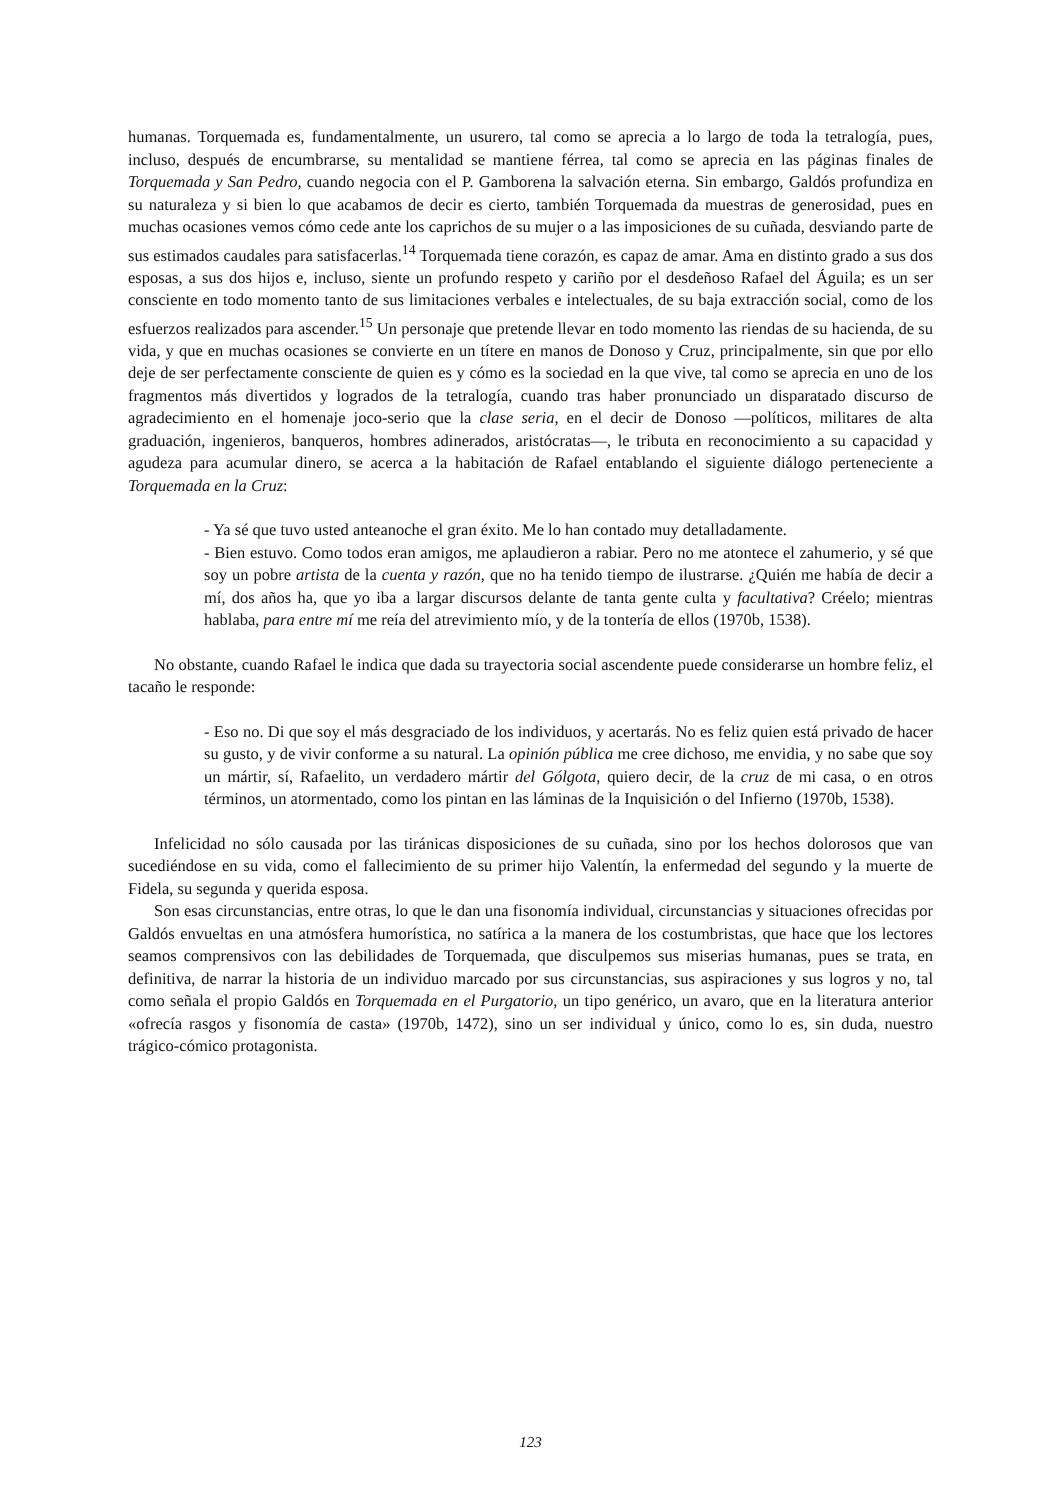humanas. Torquemada es, fundamentalmente, un usurero, tal como se aprecia a lo largo de toda la tetralogía, pues, incluso, después de encumbrarse, su mentalidad se mantiene férrea, tal como se aprecia en las páginas finales de Torquemada y San Pedro, cuando negocia con el P. Gamborena la salvación eterna. Sin embargo, Galdós profundiza en su naturaleza y si bien lo que acabamos de decir es cierto, también Torquemada da muestras de generosidad, pues en muchas ocasiones vemos cómo cede ante los caprichos de su mujer o a las imposiciones de su cuñada, desviando parte de sus estimados caudales para satisfacerlas.<sup>14</sup> Torquemada tiene corazón, es capaz de amar. Ama en distinto grado a sus dos esposas, a sus dos hijos e, incluso, siente un profundo respeto y cariño por el desdeñoso Rafael del Águila; es un ser consciente en todo momento tanto de sus limitaciones verbales e intelectuales, de su baja extracción social, como de los esfuerzos realizados para ascender.<sup>15</sup> Un personaje que pretende llevar en todo momento las riendas de su hacienda, de su vida, y que en muchas ocasiones se convierte en un títere en manos de Donoso y Cruz, principalmente, sin que por ello deje de ser perfectamente consciente de quien es y cómo es la sociedad en la que vive, tal como se aprecia en uno de los fragmentos más divertidos y logrados de la tetralogía, cuando tras haber pronunciado un disparatado discurso de agradecimiento en el homenaje joco-serio que la clase seria, en el decir de Donoso —políticos, militares de alta graduación, ingenieros, banqueros, hombres adinerados, aristócratas—, le tributa en reconocimiento a su capacidad y agudeza para acumular dinero, se acerca a la habitación de Rafael entablando el siguiente diálogo perteneciente a Torquemada en la Cruz:
- Ya sé que tuvo usted anteanoche el gran éxito. Me lo han contado muy detalladamente.
- Bien estuvo. Como todos eran amigos, me aplaudieron a rabiar. Pero no me atontece el zahumerio, y sé que soy un pobre artista de la cuenta y razón, que no ha tenido tiempo de ilustrarse. ¿Quién me había de decir a mí, dos años ha, que yo iba a largar discursos delante de tanta gente culta y facultativa? Créelo; mientras hablaba, para entre mí me reía del atrevimiento mío, y de la tontería de ellos (1970b, 1538).
No obstante, cuando Rafael le indica que dada su trayectoria social ascendente puede considerarse un hombre feliz, el tacaño le responde:
- Eso no. Di que soy el más desgraciado de los individuos, y acertarás. No es feliz quien está privado de hacer su gusto, y de vivir conforme a su natural. La opinión pública me cree dichoso, me envidia, y no sabe que soy un mártir, sí, Rafaelito, un verdadero mártir del Gólgota, quiero decir, de la cruz de mi casa, o en otros términos, un atormentado, como los pintan en las láminas de la Inquisición o del Infierno (1970b, 1538).
Infelicidad no sólo causada por las tiránicas disposiciones de su cuñada, sino por los hechos dolorosos que van sucediéndose en su vida, como el fallecimiento de su primer hijo Valentín, la enfermedad del segundo y la muerte de Fidela, su segunda y querida esposa.
Son esas circunstancias, entre otras, lo que le dan una fisonomía individual, circunstancias y situaciones ofrecidas por Galdós envueltas en una atmósfera humorística, no satírica a la manera de los costumbristas, que hace que los lectores seamos comprensivos con las debilidades de Torquemada, que disculpemos sus miserias humanas, pues se trata, en definitiva, de narrar la historia de un individuo marcado por sus circunstancias, sus aspiraciones y sus logros y no, tal como señala el propio Galdós en Torquemada en el Purgatorio, un tipo genérico, un avaro, que en la literatura anterior «ofrecía rasgos y fisonomía de casta» (1970b, 1472), sino un ser individual y único, como lo es, sin duda, nuestro trágico-cómico protagonista.
123